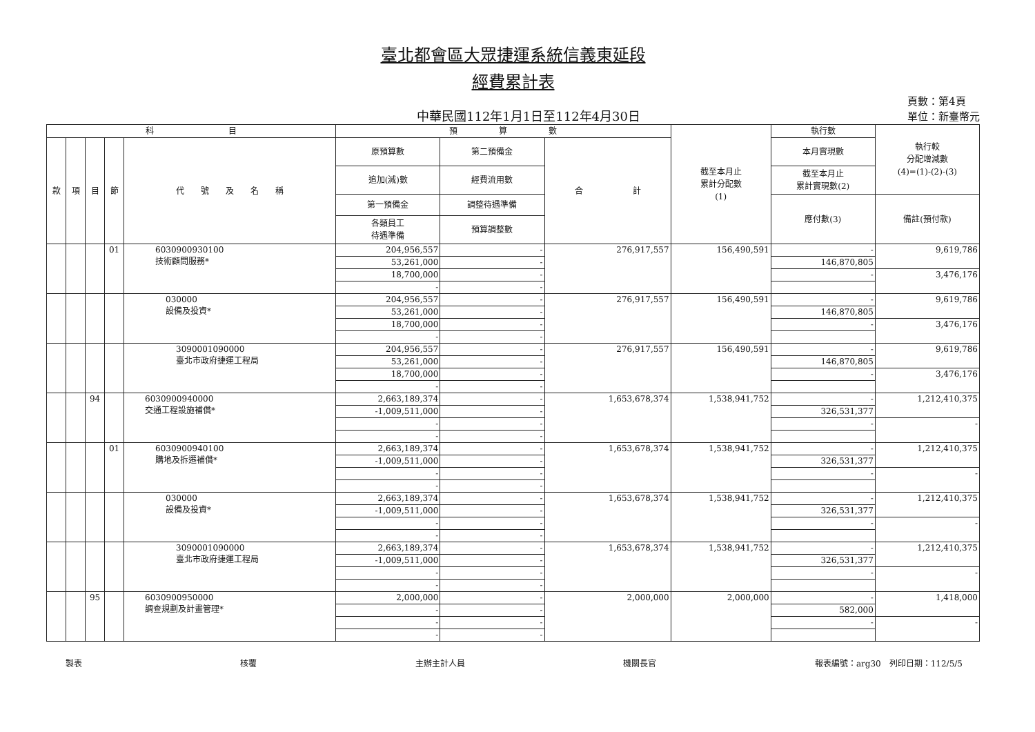臺北都會區大眾捷運系統信義東延段
經費累計表
中華民國112年1月1日至112年4月30日
頁數：第4頁
單位：新臺幣元
| 科 目 | | | | | 預 算 數 | | | 截至本月止 累計分配數 (1) | 執行數 | 執行較 分配增減數 (4)=(1)-(2)-(3) |
| --- | --- | --- | --- | --- | --- | --- | --- | --- | --- | --- |
| 款 | 項 | 目 | 節 | 代 號 及 名 稱 | 原預算數 | 第二預備金 | 合 計 | | 本月實現數 | |
| | | | | | 追加(減)數 | 經費流用數 | | | 截至本月止 累計實現數(2) | |
| | | | | | 第一預備金 | 調整待遇準備 | | | 應付數(3) | 備註(預付款) |
| | | | | | 各類員工 待遇準備 | 預算調整數 | | | | |
| | | | 01 | 6030900930100 技術顧問服務* | 204,956,557 | - | 276,917,557 | 156,490,591 | - | 9,619,786 |
| | | | | | 53,261,000 | - | | | 146,870,805 | |
| | | | | | 18,700,000 | - | | | - | 3,476,176 |
| | | | | | - | - | | | | |
| | | | | 030000 設備及投資* | 204,956,557 | - | 276,917,557 | 156,490,591 | - | 9,619,786 |
| | | | | | 53,261,000 | - | | | 146,870,805 | |
| | | | | | 18,700,000 | - | | | - | 3,476,176 |
| | | | | | - | - | | | | |
| | | | | 3090001090000 臺北市政府捷運工程局 | 204,956,557 | - | 276,917,557 | 156,490,591 | - | 9,619,786 |
| | | | | | 53,261,000 | - | | | 146,870,805 | |
| | | | | | 18,700,000 | - | | | - | 3,476,176 |
| | | | | | - | - | | | | |
| | | 94 | | 6030900940000 交通工程設施補償* | 2,663,189,374 | - | 1,653,678,374 | 1,538,941,752 | - | 1,212,410,375 |
| | | | | | -1,009,511,000 | - | | | 326,531,377 | |
| | | | | | - | - | | | - | - |
| | | | | | - | - | | | | |
| | | | 01 | 6030900940100 購地及拆遷補償* | 2,663,189,374 | - | 1,653,678,374 | 1,538,941,752 | - | 1,212,410,375 |
| | | | | | -1,009,511,000 | - | | | 326,531,377 | |
| | | | | | - | - | | | - | - |
| | | | | | - | - | | | | |
| | | | | 030000 設備及投資* | 2,663,189,374 | - | 1,653,678,374 | 1,538,941,752 | - | 1,212,410,375 |
| | | | | | -1,009,511,000 | - | | | 326,531,377 | |
| | | | | | - | - | | | - | - |
| | | | | | - | - | | | | |
| | | | | 3090001090000 臺北市政府捷運工程局 | 2,663,189,374 | - | 1,653,678,374 | 1,538,941,752 | - | 1,212,410,375 |
| | | | | | -1,009,511,000 | - | | | 326,531,377 | |
| | | | | | - | - | | | - | - |
| | | | | | - | - | | | | |
| | | 95 | | 6030900950000 調查規劃及計畫管理* | 2,000,000 | - | 2,000,000 | 2,000,000 | - | 1,418,000 |
| | | | | | - | - | | | 582,000 | |
| | | | | | - | - | | | - | - |
| | | | | | - | - | | | | |
製表 核覆 主辦主計人員 機關長官 報表編號：arg30　列印日期：112/5/5